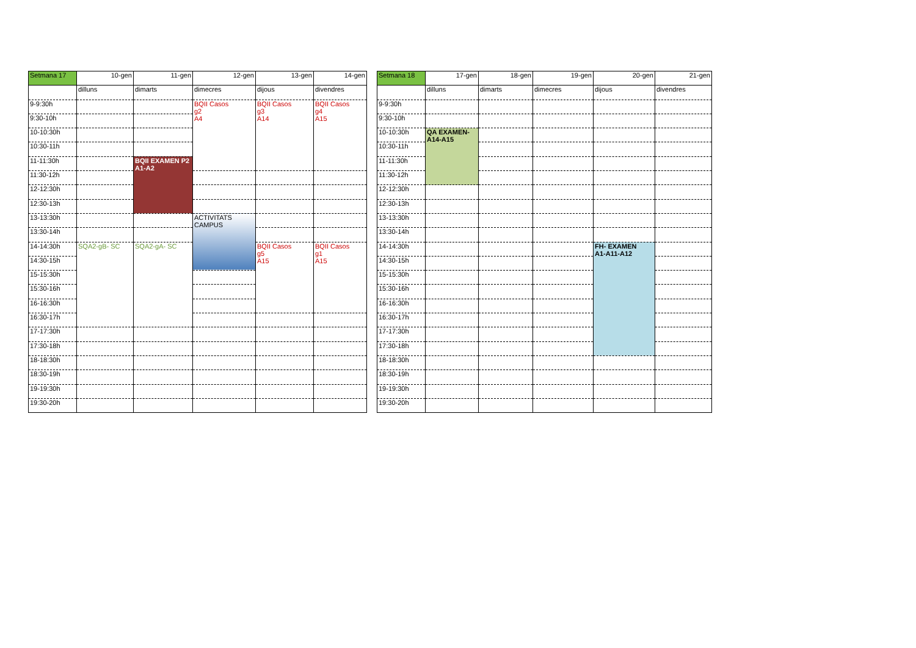| Setmana 17 | 10-gen | 11-gen | 12-gen | 13-gen | 14-gen |
| | dilluns | dimarts | dimecres | dijous | divendres |
| 9-9:30h | | | BQII Casos g2 A4 | BQII Casos g3 A14 | BQII Casos g4 A15 |
| 9:30-10h | | | | | |
| 10-10:30h | | | | | |
| 10:30-11h | | | | | |
| 11-11:30h | | BQII EXAMEN P2 A1-A2 | | | |
| 11:30-12h | | | | | |
| 12-12:30h | | | | | |
| 12:30-13h | | | | | |
| 13-13:30h | | | ACTIVITATS CAMPUS | | |
| 13:30-14h | | | | | |
| 14-14:30h | SQA2-gB- SC | SQA2-gA- SC | | BQII Casos g5 A15 | BQII Casos g1 A15 |
| 14:30-15h | | | | | |
| 15-15:30h | | | | | |
| 15:30-16h | | | | | |
| 16-16:30h | | | | | |
| 16:30-17h | | | | | |
| 17-17:30h | | | | | |
| 17:30-18h | | | | | |
| 18-18:30h | | | | | |
| 18:30-19h | | | | | |
| 19-19:30h | | | | | |
| 19:30-20h | | | | | |
| Setmana 18 | 17-gen | 18-gen | 19-gen | 20-gen | 21-gen |
| | dilluns | dimarts | dimecres | dijous | divendres |
| 9-9:30h | | | | | |
| 9:30-10h | | | | | |
| 10-10:30h | QA EXAMEN- A14-A15 | | | | |
| 10:30-11h | | | | | |
| 11-11:30h | | | | | |
| 11:30-12h | | | | | |
| 12-12:30h | | | | | |
| 12:30-13h | | | | | |
| 13-13:30h | | | | | |
| 13:30-14h | | | | | |
| 14-14:30h | | | | FH- EXAMEN A1-A11-A12 | |
| 14:30-15h | | | | | |
| 15-15:30h | | | | | |
| 15:30-16h | | | | | |
| 16-16:30h | | | | | |
| 16:30-17h | | | | | |
| 17-17:30h | | | | | |
| 17:30-18h | | | | | |
| 18-18:30h | | | | | |
| 18:30-19h | | | | | |
| 19-19:30h | | | | | |
| 19:30-20h | | | | | |